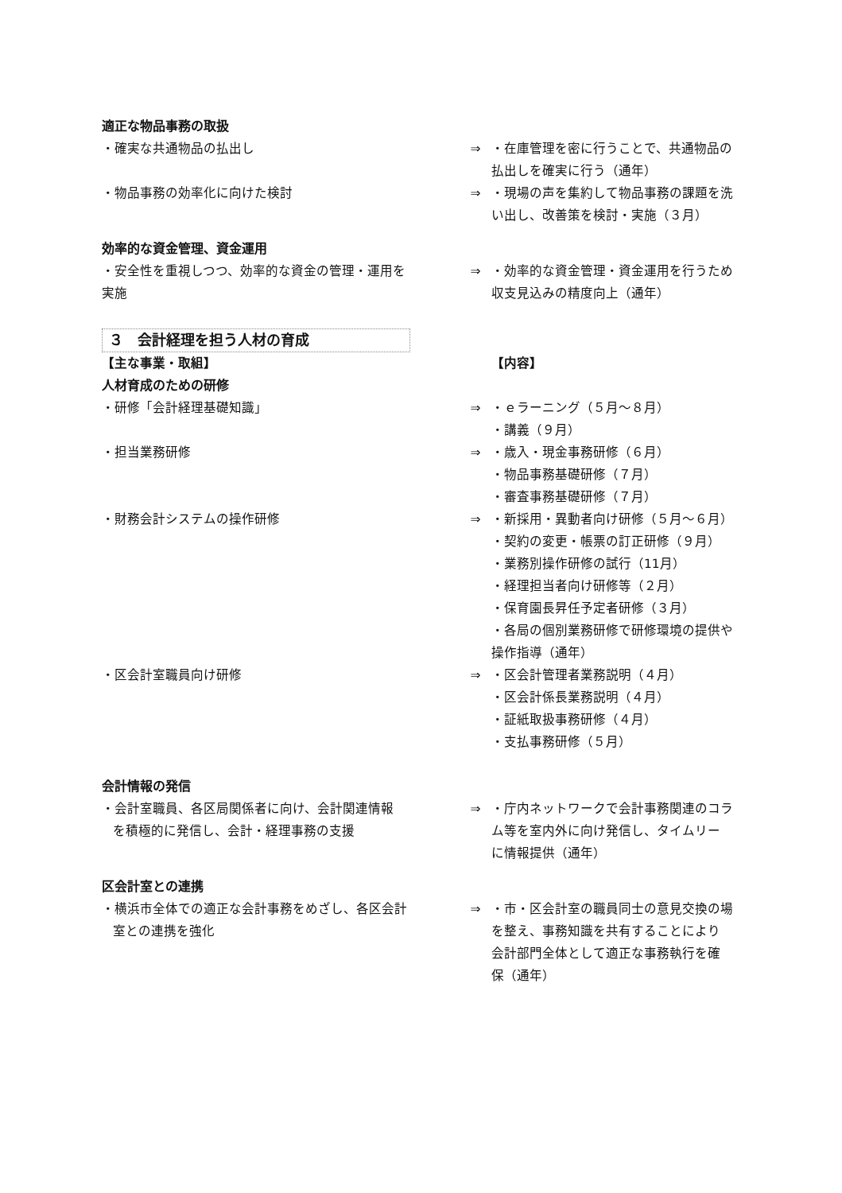適正な物品事務の取扱
・確実な共通物品の払出し ⇒ ・在庫管理を密に行うことで、共通物品の
払出しを確実に行う（通年）
・物品事務の効率化に向けた検討 ⇒ ・現場の声を集約して物品事務の課題を洗
い出し、改善策を検討・実施（３月）
効率的な資金管理、資金運用
・安全性を重視しつつ、効率的な資金の管理・運用を
実施
⇒ ・効率的な資金管理・資金運用を行うため
収支見込みの精度向上（通年）
３　会計経理を担う人材の育成
【主な事業・取組】 【内容】
人材育成のための研修
・研修「会計経理基礎知識」 ⇒ ・ｅラーニング（５月～８月）
・講義（９月）
・担当業務研修 ⇒ ・歳入・現金事務研修（６月）
・物品事務基礎研修（７月）
・審査事務基礎研修（７月）
・財務会計システムの操作研修 ⇒ ・新採用・異動者向け研修（５月～６月）
・契約の変更・帳票の訂正研修（９月）
・業務別操作研修の試行（11月）
・経理担当者向け研修等（２月）
・保育園長昇任予定者研修（３月）
・各局の個別業務研修で研修環境の提供や
操作指導（通年）
・区会計室職員向け研修 ⇒ ・区会計管理者業務説明（４月）
・区会計係長業務説明（４月）
・証紙取扱事務研修（４月）
・支払事務研修（５月）
会計情報の発信
・会計室職員、各区局関係者に向け、会計関連情報
を積極的に発信し、会計・経理事務の支援
⇒ ・庁内ネットワークで会計事務関連のコラ
ム等を室内外に向け発信し、タイムリー
に情報提供（通年）
区会計室との連携
・横浜市全体での適正な会計事務をめざし、各区会計
室との連携を強化
⇒ ・市・区会計室の職員同士の意見交換の場
を整え、事務知識を共有することにより
会計部門全体として適正な事務執行を確
保（通年）